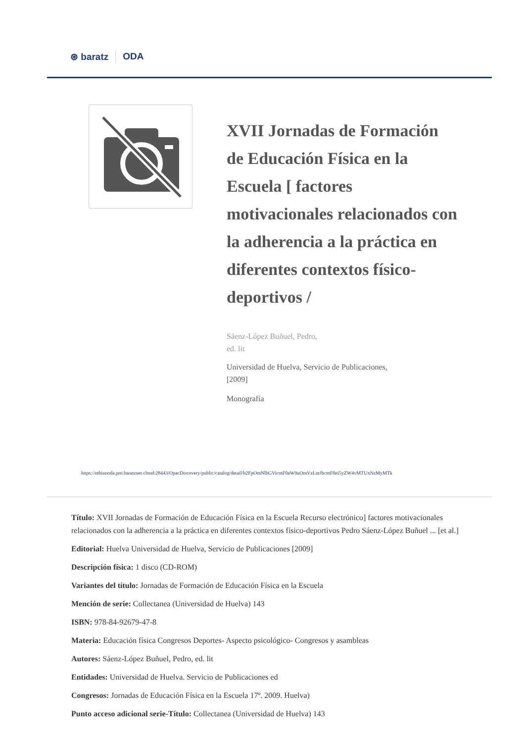⊛ baratz ODA
XVII Jornadas de Formación de Educación Física en la Escuela [ factores motivacionales relacionados con la adherencia a la práctica en diferentes contextos físico-deportivos /
Sáenz-López Buñuel, Pedro,
ed. lit
Universidad de Huelva, Servicio de Publicaciones,
[2009]
Monografía
https://rebiunoda.pro.baratznet.cloud:28443/OpacDiscovery/public/catalog/detail/b2FpOmNlbGVicmF0aW9uOmVzLmJhcmF0ei5yZW4vMTUxNzMyMTk
Título: XVII Jornadas de Formación de Educación Física en la Escuela Recurso electrónico] factores motivacionales relacionados con la adherencia a la práctica en diferentes contextos físico-deportivos Pedro Sáenz-López Buñuel ... [et al.]
Editorial: Huelva Universidad de Huelva, Servicio de Publicaciones [2009]
Descripción física: 1 disco (CD-ROM)
Variantes del título: Jornadas de Formación de Educación Física en la Escuela
Mención de serie: Collectanea (Universidad de Huelva) 143
ISBN: 978-84-92679-47-8
Materia: Educación física Congresos Deportes- Aspecto psicológico- Congresos y asambleas
Autores: Sáenz-López Buñuel, Pedro, ed. lit
Entidades: Universidad de Huelva. Servicio de Publicaciones ed
Congresos: Jornadas de Educación Física en la Escuela 17º. 2009. Huelva)
Punto acceso adicional serie-Título: Collectanea (Universidad de Huelva) 143